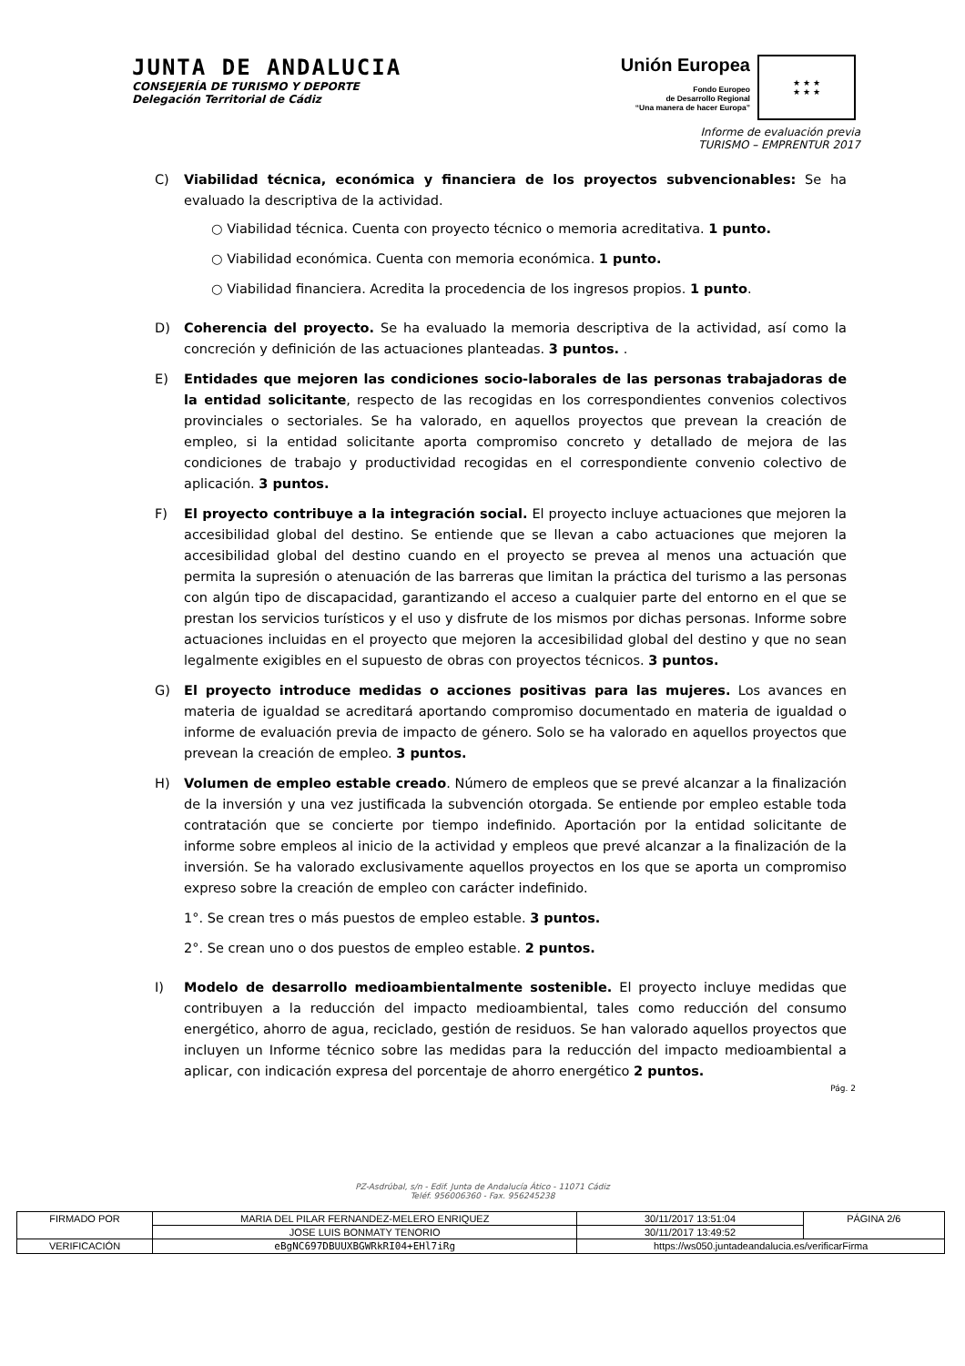JUNTA DE ANDALUCIA
CONSEJERÍA DE TURISMO Y DEPORTE
Delegación Territorial de Cádiz
Unión Europea
Fondo Europeo
de Desarrollo Regional
“Una manera de hacer Europa”
★ ★ ★
★ ★ ★
Informe de evaluación previa
TURISMO – EMPRENTUR 2017
C) Viabilidad técnica, económica y financiera de los proyectos subvencionables: Se ha evaluado la descriptiva de la actividad.
○ Viabilidad técnica. Cuenta con proyecto técnico o memoria acreditativa. 1 punto.
○ Viabilidad económica. Cuenta con memoria económica. 1 punto.
○ Viabilidad financiera. Acredita la procedencia de los ingresos propios. 1 punto.
D) Coherencia del proyecto. Se ha evaluado la memoria descriptiva de la actividad, así como la concreción y definición de las actuaciones planteadas. 3 puntos. .
E) Entidades que mejoren las condiciones socio-laborales de las personas trabajadoras de la entidad solicitante, respecto de las recogidas en los correspondientes convenios colectivos provinciales o sectoriales. Se ha valorado, en aquellos proyectos que prevean la creación de empleo, si la entidad solicitante aporta compromiso concreto y detallado de mejora de las condiciones de trabajo y productividad recogidas en el correspondiente convenio colectivo de aplicación. 3 puntos.
F) El proyecto contribuye a la integración social. El proyecto incluye actuaciones que mejoren la accesibilidad global del destino. Se entiende que se llevan a cabo actuaciones que mejoren la accesibilidad global del destino cuando en el proyecto se prevea al menos una actuación que permita la supresión o atenuación de las barreras que limitan la práctica del turismo a las personas con algún tipo de discapacidad, garantizando el acceso a cualquier parte del entorno en el que se prestan los servicios turísticos y el uso y disfrute de los mismos por dichas personas. Informe sobre actuaciones incluidas en el proyecto que mejoren la accesibilidad global del destino y que no sean legalmente exigibles en el supuesto de obras con proyectos técnicos. 3 puntos.
G) El proyecto introduce medidas o acciones positivas para las mujeres. Los avances en materia de igualdad se acreditará aportando compromiso documentado en materia de igualdad o informe de evaluación previa de impacto de género. Solo se ha valorado en aquellos proyectos que prevean la creación de empleo. 3 puntos.
H) Volumen de empleo estable creado. Número de empleos que se prevé alcanzar a la finalización de la inversión y una vez justificada la subvención otorgada. Se entiende por empleo estable toda contratación que se concierte por tiempo indefinido. Aportación por la entidad solicitante de informe sobre empleos al inicio de la actividad y empleos que prevé alcanzar a la finalización de la inversión. Se ha valorado exclusivamente aquellos proyectos en los que se aporta un compromiso expreso sobre la creación de empleo con carácter indefinido.
1°. Se crean tres o más puestos de empleo estable. 3 puntos.
2°. Se crean uno o dos puestos de empleo estable. 2 puntos.
I) Modelo de desarrollo medioambientalmente sostenible. El proyecto incluye medidas que contribuyen a la reducción del impacto medioambiental, tales como reducción del consumo energético, ahorro de agua, reciclado, gestión de residuos. Se han valorado aquellos proyectos que incluyen un Informe técnico sobre las medidas para la reducción del impacto medioambiental a aplicar, con indicación expresa del porcentaje de ahorro energético 2 puntos.
Pág. 2
PZ-Asdrúbal, s/n - Edif. Junta de Andalucía Ático - 11071 Cádiz
Teléf. 956006360 - Fax. 956245238
| FIRMADO POR | MARIA DEL PILAR FERNANDEZ-MELERO ENRIQUEZ | | 30/11/2017 13:51:04 | PÁGINA 2/6 |
| | JOSE LUIS BONMATY TENORIO | | 30/11/2017 13:49:52 | |
| VERIFICACIÓN | eBgNC697DBUUXBGWRkRI04+EHl7iRg | https://ws050.juntadeandalucia.es/verificarFirma | | |